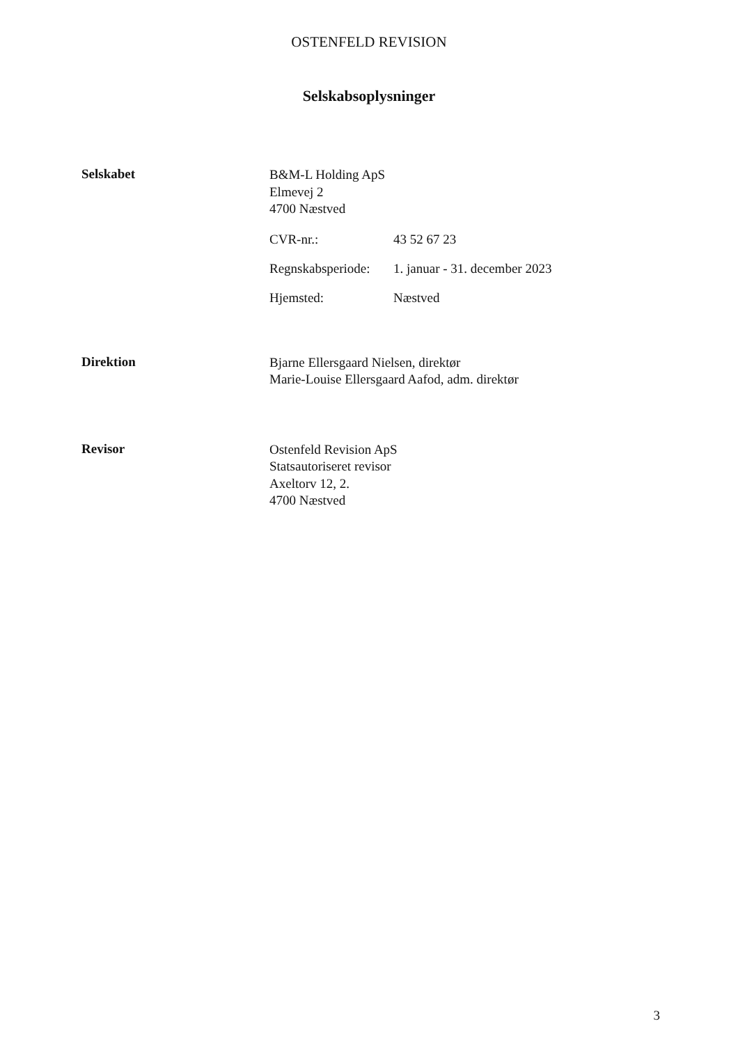OSTENFELD REVISION
Selskabsoplysninger
Selskabet
B&M-L Holding ApS
Elmevej 2
4700 Næstved
CVR-nr.: 43 52 67 23
Regnskabsperiode: 1. januar - 31. december 2023
Hjemsted: Næstved
Direktion
Bjarne Ellersgaard Nielsen, direktør
Marie-Louise Ellersgaard Aafod, adm. direktør
Revisor
Ostenfeld Revision ApS
Statsautoriseret revisor
Axeltorv 12, 2.
4700 Næstved
3